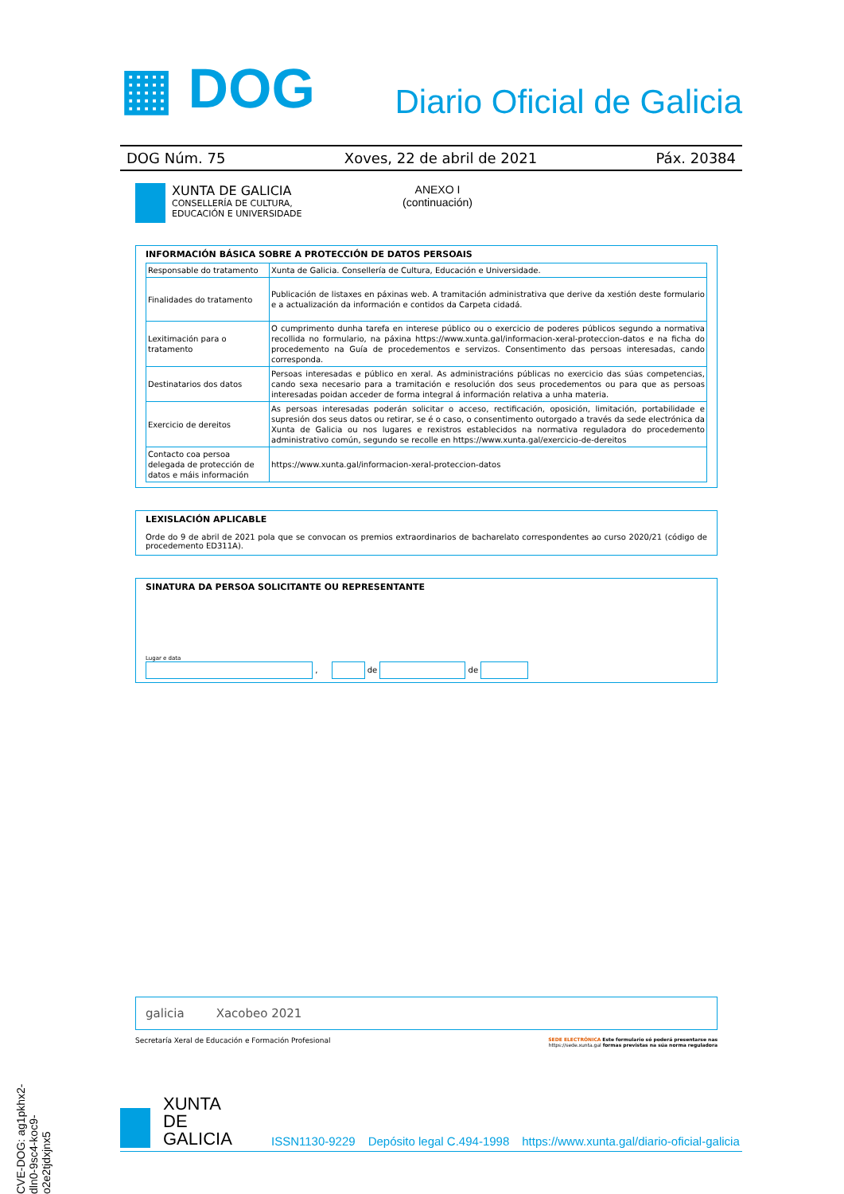CVE-DOG: ag1pkhx2-dln0-9sc4-koc9-o2e2tjdxjnx5
▦ DOG Diario Oficial de Galicia
DOG Núm. 75 Xoves, 22 de abril de 2021 Páx. 20384
XUNTA DE GALICIA
CONSELLERÍA DE CULTURA,
EDUCACIÓN E UNIVERSIDADE
ANEXO I
(continuación)
INFORMACIÓN BÁSICA SOBRE A PROTECCIÓN DE DATOS PERSOAIS
| Responsable do tratamento | Xunta de Galicia. Consellería de Cultura, Educación e Universidade. |
| Finalidades do tratamento | Publicación de listaxes en páxinas web. A tramitación administrativa que derive da xestión deste formulario e a actualización da información e contidos da Carpeta cidadá. |
| Lexitimación para o tratamento | O cumprimento dunha tarefa en interese público ou o exercicio de poderes públicos segundo a normativa recollida no formulario, na páxina https://www.xunta.gal/informacion-xeral-proteccion-datos e na ficha do procedemento na Guía de procedementos e servizos. Consentimento das persoas interesadas, cando corresponda. |
| Destinatarios dos datos | Persoas interesadas e público en xeral. As administracións públicas no exercicio das súas competencias, cando sexa necesario para a tramitación e resolución dos seus procedementos ou para que as persoas interesadas poidan acceder de forma integral á información relativa a unha materia. |
| Exercicio de dereitos | As persoas interesadas poderán solicitar o acceso, rectificación, oposición, limitación, portabilidade e supresión dos seus datos ou retirar, se é o caso, o consentimento outorgado a través da sede electrónica da Xunta de Galicia ou nos lugares e rexistros establecidos na normativa reguladora do procedemento administrativo común, segundo se recolle en https://www.xunta.gal/exercicio-de-dereitos |
| Contacto coa persoa delegada de protección de datos e máis información | https://www.xunta.gal/informacion-xeral-proteccion-datos |
LEXISLACIÓN APLICABLE
Orde do 9 de abril de 2021 pola que se convocan os premios extraordinarios de bacharelato correspondentes ao curso 2020/21 (código de procedemento ED311A).
SINATURA DA PERSOA SOLICITANTE OU REPRESENTANTE
Lugar e data
, de de
galicia Xacobeo 2021
Secretaría Xeral de Educación e Formación Profesional SEDE ELECTRÓNICA Este formulario só poderá presentarse nas
https://sede.xunta.gal formas previstas na súa norma reguladora
XUNTA
DE GALICIA
ISSN1130-9229 Depósito legal C.494-1998 https://www.xunta.gal/diario-oficial-galicia